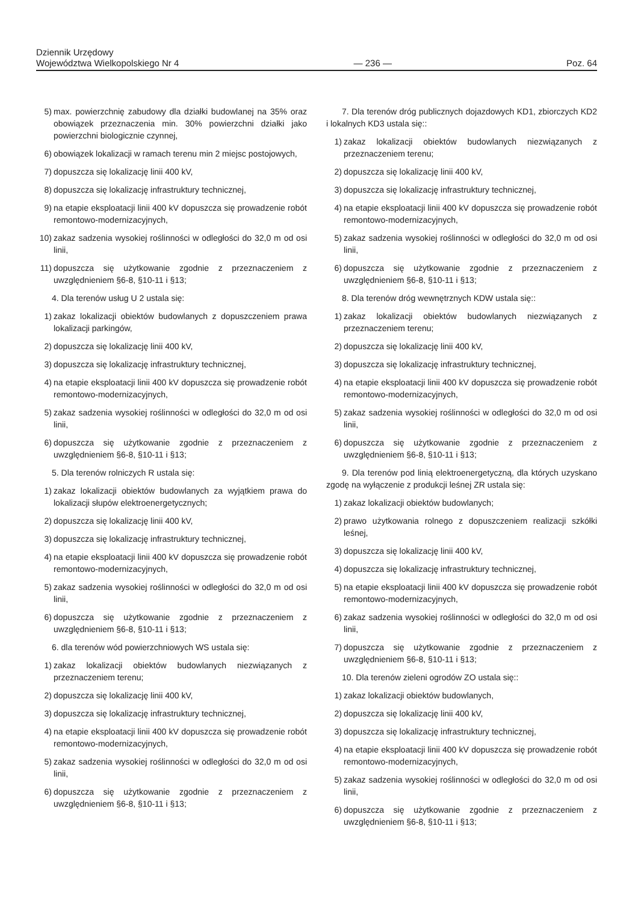Dziennik Urzędowy
Województwa Wielkopolskiego Nr 4
— 236 —
Poz. 64
5) max. powierzchnię zabudowy dla działki budowlanej na 35% oraz obowiązek przeznaczenia min. 30% powierzchni działki jako powierzchni biologicznie czynnej,
6) obowiązek lokalizacji w ramach terenu min 2 miejsc postojowych,
7) dopuszcza się lokalizację linii 400 kV,
8) dopuszcza się lokalizację infrastruktury technicznej,
9) na etapie eksploatacji linii 400 kV dopuszcza się prowadzenie robót remontowo-modernizacyjnych,
10) zakaz sadzenia wysokiej roślinności w odległości do 32,0 m od osi linii,
11) dopuszcza się użytkowanie zgodnie z przeznaczeniem z uwzględnieniem §6-8, §10-11 i §13;
4. Dla terenów usług U 2 ustala się:
1) zakaz lokalizacji obiektów budowlanych z dopuszczeniem prawa lokalizacji parkingów,
2) dopuszcza się lokalizację linii 400 kV,
3) dopuszcza się lokalizację infrastruktury technicznej,
4) na etapie eksploatacji linii 400 kV dopuszcza się prowadzenie robót remontowo-modernizacyjnych,
5) zakaz sadzenia wysokiej roślinności w odległości do 32,0 m od osi linii,
6) dopuszcza się użytkowanie zgodnie z przeznaczeniem z uwzględnieniem §6-8, §10-11 i §13;
5. Dla terenów rolniczych R ustala się:
1) zakaz lokalizacji obiektów budowlanych za wyjątkiem prawa do lokalizacji słupów elektroenergetycznych;
2) dopuszcza się lokalizację linii 400 kV,
3) dopuszcza się lokalizację infrastruktury technicznej,
4) na etapie eksploatacji linii 400 kV dopuszcza się prowadzenie robót remontowo-modernizacyjnych,
5) zakaz sadzenia wysokiej roślinności w odległości do 32,0 m od osi linii,
6) dopuszcza się użytkowanie zgodnie z przeznaczeniem z uwzględnieniem §6-8, §10-11 i §13;
6. dla terenów wód powierzchniowych WS ustala się:
1) zakaz lokalizacji obiektów budowlanych niezwiązanych z przeznaczeniem terenu;
2) dopuszcza się lokalizację linii 400 kV,
3) dopuszcza się lokalizację infrastruktury technicznej,
4) na etapie eksploatacji linii 400 kV dopuszcza się prowadzenie robót remontowo-modernizacyjnych,
5) zakaz sadzenia wysokiej roślinności w odległości do 32,0 m od osi linii,
6) dopuszcza się użytkowanie zgodnie z przeznaczeniem z uwzględnieniem §6-8, §10-11 i §13;
7. Dla terenów dróg publicznych dojazdowych KD1, zbiorczych KD2 i lokalnych KD3 ustala się::
1) zakaz lokalizacji obiektów budowlanych niezwiązanych z przeznaczeniem terenu;
2) dopuszcza się lokalizację linii 400 kV,
3) dopuszcza się lokalizację infrastruktury technicznej,
4) na etapie eksploatacji linii 400 kV dopuszcza się prowadzenie robót remontowo-modernizacyjnych,
5) zakaz sadzenia wysokiej roślinności w odległości do 32,0 m od osi linii,
6) dopuszcza się użytkowanie zgodnie z przeznaczeniem z uwzględnieniem §6-8, §10-11 i §13;
8. Dla terenów dróg wewnętrznych KDW ustala się::
1) zakaz lokalizacji obiektów budowlanych niezwiązanych z przeznaczeniem terenu;
2) dopuszcza się lokalizację linii 400 kV,
3) dopuszcza się lokalizację infrastruktury technicznej,
4) na etapie eksploatacji linii 400 kV dopuszcza się prowadzenie robót remontowo-modernizacyjnych,
5) zakaz sadzenia wysokiej roślinności w odległości do 32,0 m od osi linii,
6) dopuszcza się użytkowanie zgodnie z przeznaczeniem z uwzględnieniem §6-8, §10-11 i §13;
9. Dla terenów pod linią elektroenergetyczną, dla których uzyskano zgodę na wyłączenie z produkcji leśnej ZR ustala się:
1) zakaz lokalizacji obiektów budowlanych;
2) prawo użytkowania rolnego z dopuszczeniem realizacji szkółki leśnej,
3) dopuszcza się lokalizację linii 400 kV,
4) dopuszcza się lokalizację infrastruktury technicznej,
5) na etapie eksploatacji linii 400 kV dopuszcza się prowadzenie robót remontowo-modernizacyjnych,
6) zakaz sadzenia wysokiej roślinności w odległości do 32,0 m od osi linii,
7) dopuszcza się użytkowanie zgodnie z przeznaczeniem z uwzględnieniem §6-8, §10-11 i §13;
10. Dla terenów zieleni ogrodów ZO ustala się::
1) zakaz lokalizacji obiektów budowlanych,
2) dopuszcza się lokalizację linii 400 kV,
3) dopuszcza się lokalizację infrastruktury technicznej,
4) na etapie eksploatacji linii 400 kV dopuszcza się prowadzenie robót remontowo-modernizacyjnych,
5) zakaz sadzenia wysokiej roślinności w odległości do 32,0 m od osi linii,
6) dopuszcza się użytkowanie zgodnie z przeznaczeniem z uwzględnieniem §6-8, §10-11 i §13;